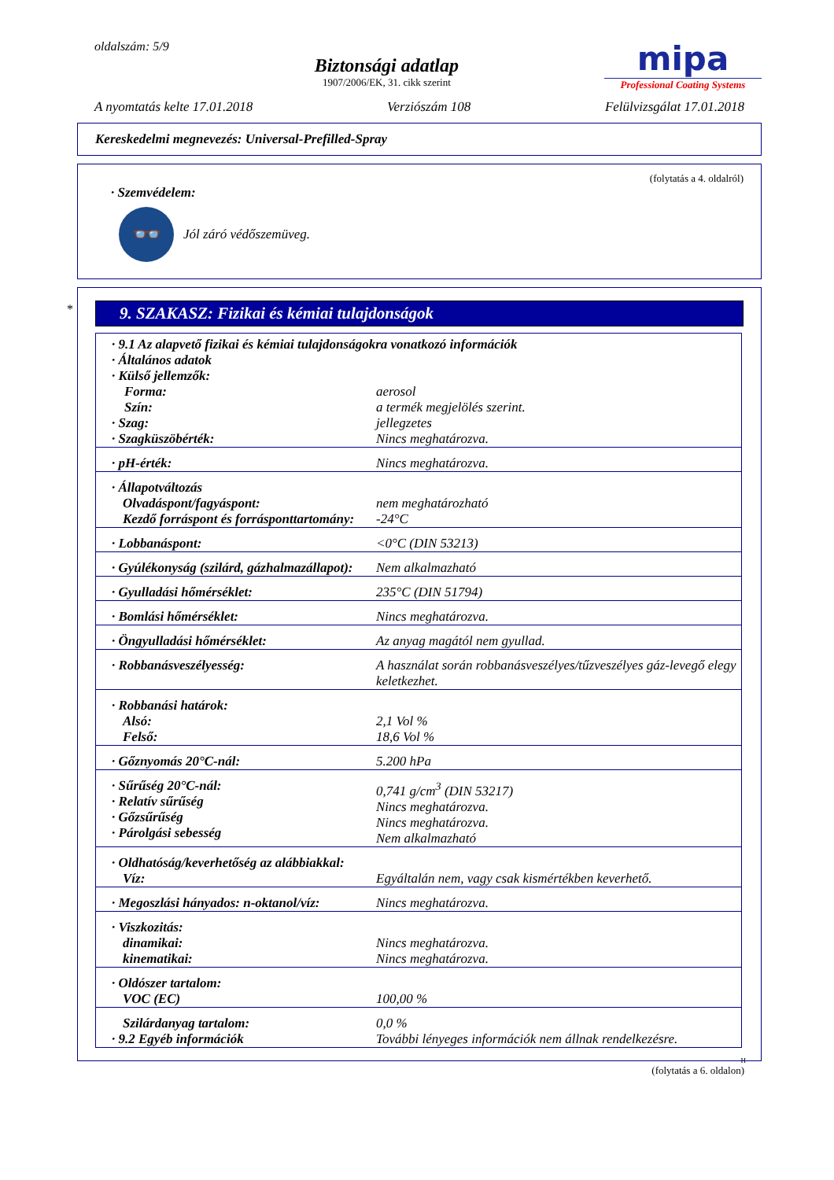oldalszám: 5/9
Biztonsági adatlap
1907/2006/EK, 31. cikk szerint
mipa
Professional Coating Systems
A nyomtatás kelte 17.01.2018 Verziószám 108 Felülvizsgálat 17.01.2018
Kereskedelmi megnevezés: Universal-Prefilled-Spray
(folytatás a 4. oldalról)
· Szemvédelem:
👓
Jól záró védőszemüveg.
*
9. SZAKASZ: Fizikai és kémiai tulajdonságok
| · 9.1 Az alapvető fizikai és kémiai tulajdonságokra vonatkozó információk · Általános adatok · Külső jellemzők: | |
| Forma: Szín: | aerosol a termék megjelölés szerint. |
| · Szag: · Szagküszöbérték: | jellegzetes Nincs meghatározva. |
| · pH-érték: | Nincs meghatározva. |
| · Állapotváltozás Olvadáspont/fagyáspont: Kezdő forráspont és forrásponttartomány: | nem meghatározható -24°C |
| · Lobbanáspont: | <0°C (DIN 53213) |
| · Gyúlékonyság (szilárd, gázhalmazállapot): | Nem alkalmazható |
| · Gyulladási hőmérséklet: | 235°C (DIN 51794) |
| · Bomlási hőmérséklet: | Nincs meghatározva. |
| · Öngyulladási hőmérséklet: | Az anyag magától nem gyullad. |
| · Robbanásveszélyesség: | A használat során robbanásveszélyes/tűzveszélyes gáz-levegő elegy keletkezhet. |
| · Robbanási határok: Alsó: Felső: | 2,1 Vol % 18,6 Vol % |
| · Gőznyomás 20°C-nál: | 5.200 hPa |
| · Sűrűség 20°C-nál: · Relatív sűrűség · Gőzsűrűség · Párolgási sebesség | 0,741 g/cm<sup>3</sup> (DIN 53217) Nincs meghatározva. Nincs meghatározva. Nem alkalmazható |
| · Oldhatóság/keverhetőség az alábbiakkal: Víz: | Egyáltalán nem, vagy csak kismértékben keverhető. |
| · Megoszlási hányados: n-oktanol/víz: | Nincs meghatározva. |
| · Viszkozitás: dinamikai: kinematikai: | Nincs meghatározva. Nincs meghatározva. |
| · Oldószer tartalom: VOC (EC) | 100,00 % |
| Szilárdanyag tartalom: · 9.2 Egyéb információk | 0,0 % További lényeges információk nem állnak rendelkezésre. |
H
(folytatás a 6. oldalon)